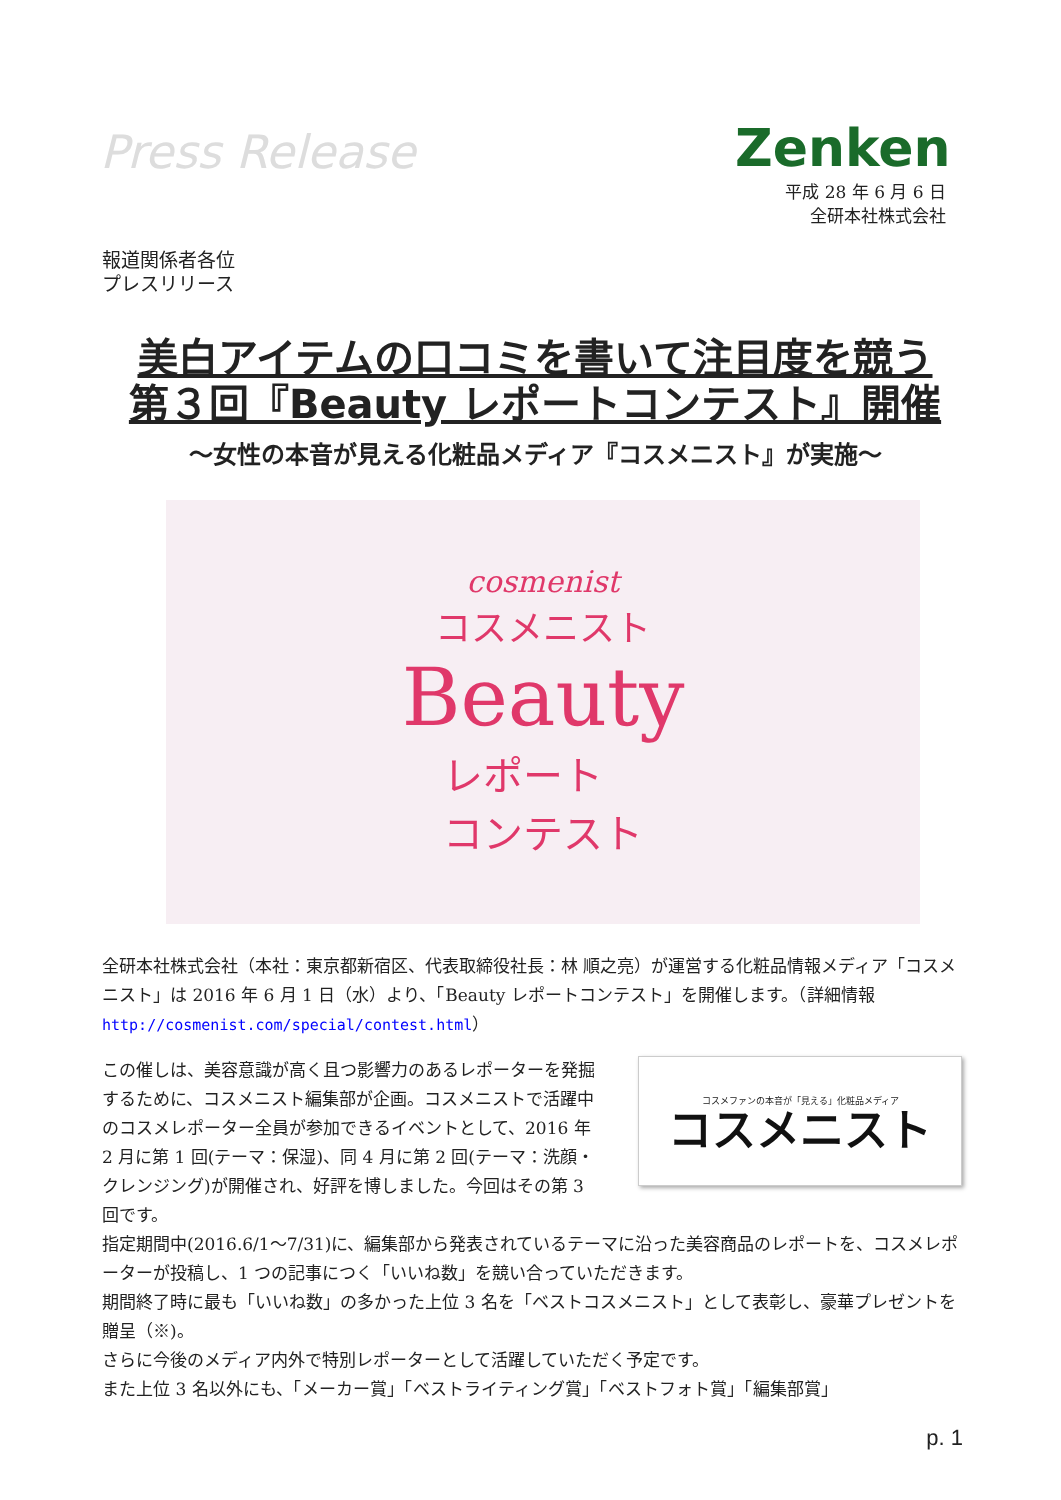Press Release Zenken
平成 28 年 6 月 6 日
全研本社株式会社
報道関係者各位
プレスリリース
美白アイテムの口コミを書いて注目度を競う
第３回『Beauty レポートコンテスト』開催
～女性の本音が見える化粧品メディア『コスメニスト』が実施～
cosmenist
コスメニスト
Beauty
レポート
コンテスト
全研本社株式会社（本社：東京都新宿区、代表取締役社長：林 順之亮）が運営する化粧品情報メディア「コスメニスト」は 2016 年 6 月 1 日（水）より、「Beauty レポートコンテスト」を開催します。（詳細情報 http://cosmenist.com/special/contest.html）
コスメファンの本音が「見える」化粧品メディア
コスメニスト
この催しは、美容意識が高く且つ影響力のあるレポーターを発掘するために、コスメニスト編集部が企画。コスメニストで活躍中のコスメレポーター全員が参加できるイベントとして、2016 年 2 月に第 1 回(テーマ：保湿)、同 4 月に第 2 回(テーマ：洗顔・クレンジング)が開催され、好評を博しました。今回はその第 3 回です。
指定期間中(2016.6/1～7/31)に、編集部から発表されているテーマに沿った美容商品のレポートを、コスメレポーターが投稿し、1 つの記事につく「いいね数」を競い合っていただきます。
期間終了時に最も「いいね数」の多かった上位 3 名を「ベストコスメニスト」として表彰し、豪華プレゼントを贈呈（※)。
さらに今後のメディア内外で特別レポーターとして活躍していただく予定です。
また上位 3 名以外にも、「メーカー賞」「ベストライティング賞」「ベストフォト賞」「編集部賞」
p. 1